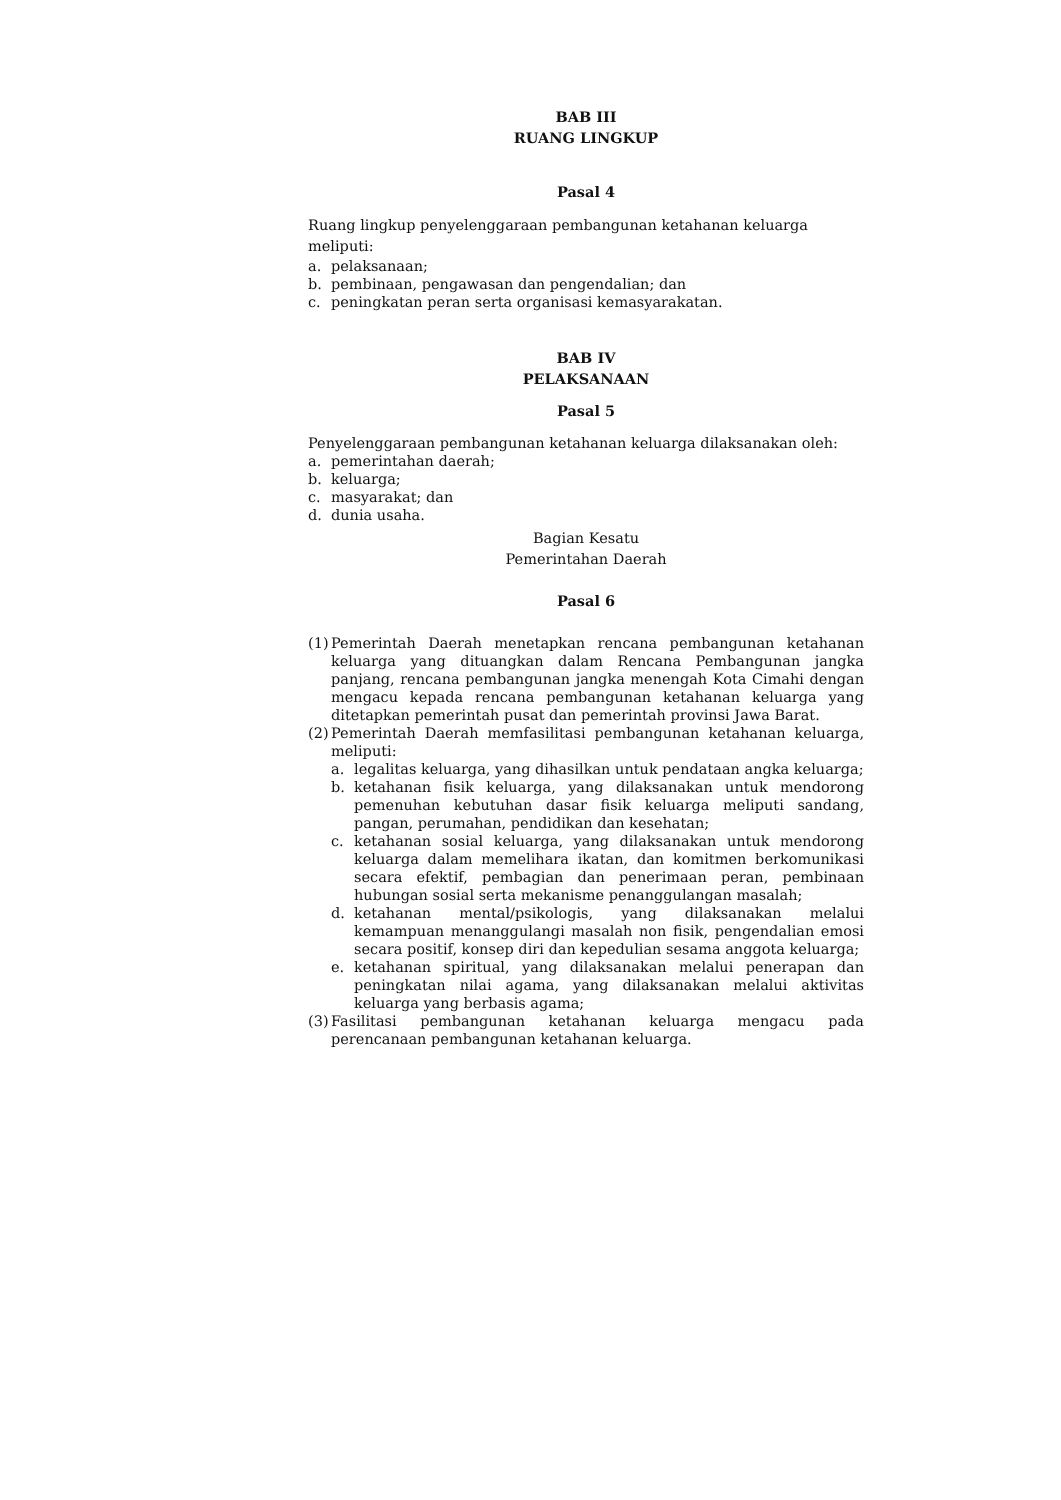BAB III
RUANG LINGKUP
Pasal 4
Ruang lingkup penyelenggaraan pembangunan ketahanan keluarga meliputi:
a. pelaksanaan;
b. pembinaan, pengawasan dan pengendalian; dan
c. peningkatan peran serta organisasi kemasyarakatan.
BAB IV
PELAKSANAAN
Pasal 5
Penyelenggaraan pembangunan ketahanan keluarga dilaksanakan oleh:
a. pemerintahan daerah;
b. keluarga;
c. masyarakat; dan
d. dunia usaha.
Bagian Kesatu
Pemerintahan Daerah
Pasal 6
(1) Pemerintah Daerah menetapkan rencana pembangunan ketahanan keluarga yang dituangkan dalam Rencana Pembangunan jangka panjang, rencana pembangunan jangka menengah Kota Cimahi dengan mengacu kepada rencana pembangunan ketahanan keluarga yang ditetapkan pemerintah pusat dan pemerintah provinsi Jawa Barat.
(2) Pemerintah Daerah memfasilitasi pembangunan ketahanan keluarga, meliputi:
a. legalitas keluarga, yang dihasilkan untuk pendataan angka keluarga;
b. ketahanan fisik keluarga, yang dilaksanakan untuk mendorong pemenuhan kebutuhan dasar fisik keluarga meliputi sandang, pangan, perumahan, pendidikan dan kesehatan;
c. ketahanan sosial keluarga, yang dilaksanakan untuk mendorong keluarga dalam memelihara ikatan, dan komitmen berkomunikasi secara efektif, pembagian dan penerimaan peran, pembinaan hubungan sosial serta mekanisme penanggulangan masalah;
d. ketahanan mental/psikologis, yang dilaksanakan melalui kemampuan menanggulangi masalah non fisik, pengendalian emosi secara positif, konsep diri dan kepedulian sesama anggota keluarga;
e. ketahanan spiritual, yang dilaksanakan melalui penerapan dan peningkatan nilai agama, yang dilaksanakan melalui aktivitas keluarga yang berbasis agama;
(3) Fasilitasi pembangunan ketahanan keluarga mengacu pada perencanaan pembangunan ketahanan keluarga.